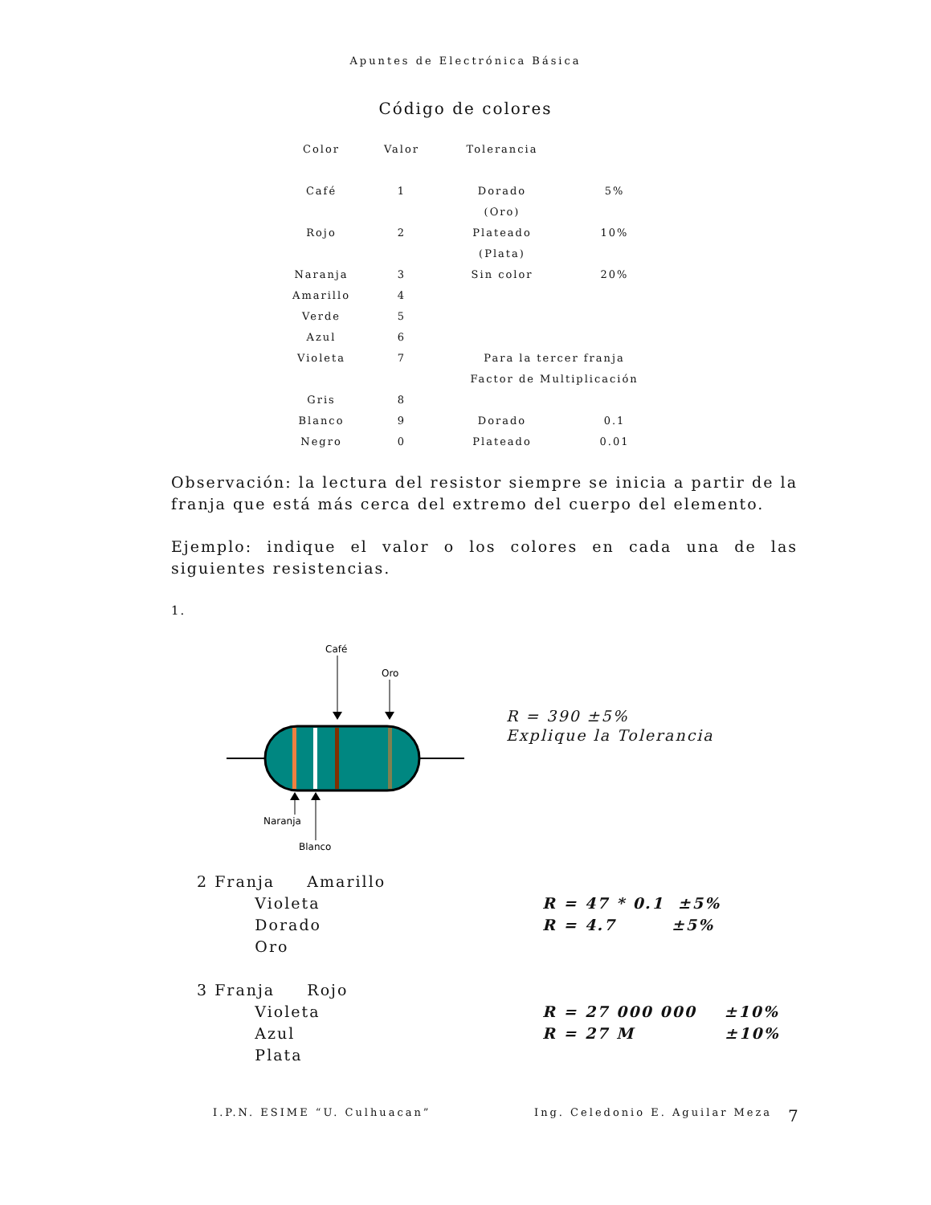Apuntes de Electrónica Básica
Código de colores
| Color | Valor | Tolerancia | |
| --- | --- | --- | --- |
| Café | 1 | Dorado | 5% |
| | | (Oro) | |
| Rojo | 2 | Plateado | 10% |
| | | (Plata) | |
| Naranja | 3 | Sin color | 20% |
| Amarillo | 4 | | |
| Verde | 5 | | |
| Azul | 6 | | |
| Violeta | 7 | Para la tercer franja | |
| | | Factor de Multiplicación | |
| Gris | 8 | | |
| Blanco | 9 | Dorado | 0.1 |
| Negro | 0 | Plateado | 0.01 |
Observación: la lectura del resistor siempre se inicia a partir de la franja que está más cerca del extremo del cuerpo del elemento.
Ejemplo: indique el valor o los colores en cada una de las siguientes resistencias.
1.
Café
Oro
Naranja
Blanco
R = 390 ±5%
Explique la Tolerancia
2 Franja Amarillo
Violeta
Dorado
Oro
R = 47 * 0.1 ±5% R = 4.7 ±5%
3 Franja Rojo
Violeta
Azul
Plata
R = 27 000 000 ±10% R = 27 M ±10%
I.P.N. ESIME “U. Culhuacan” Ing. Celedonio E. Aguilar Meza 7